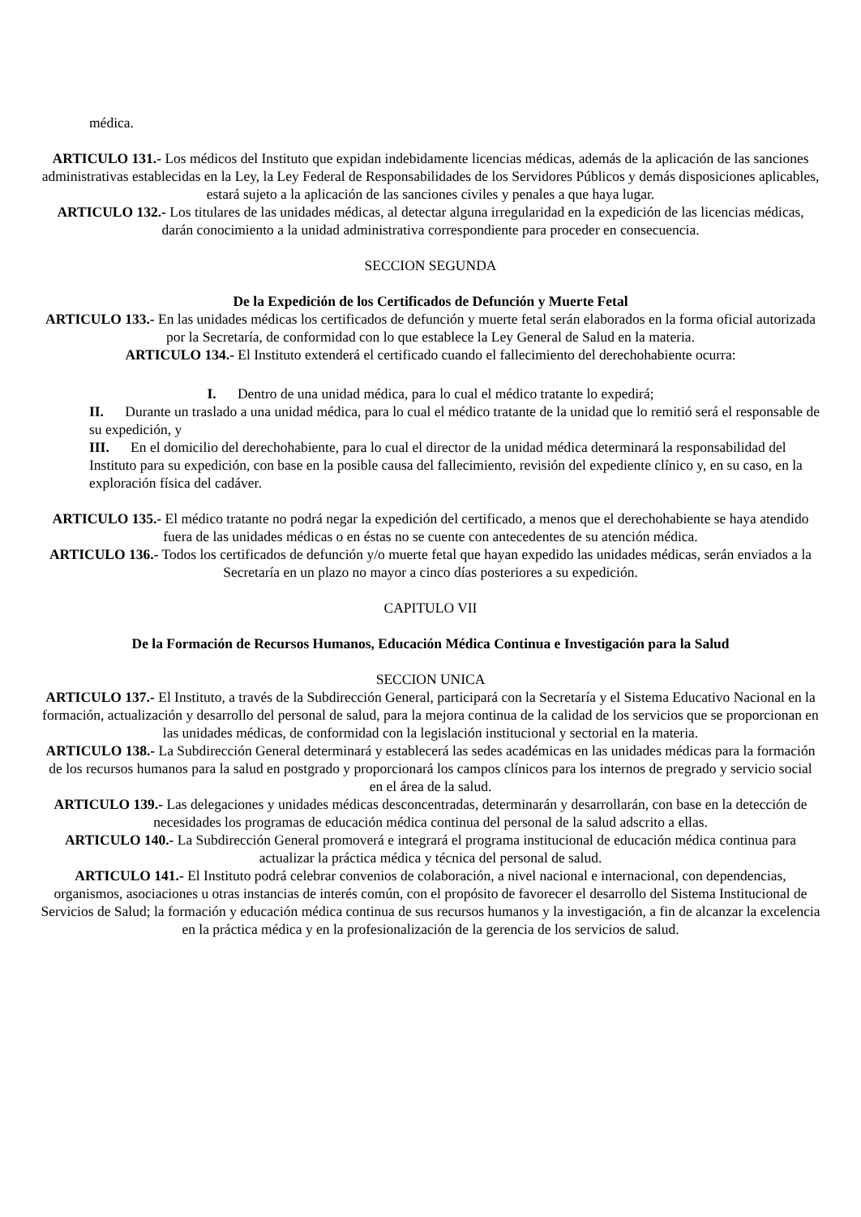médica.
ARTICULO 131.- Los médicos del Instituto que expidan indebidamente licencias médicas, además de la aplicación de las sanciones administrativas establecidas en la Ley, la Ley Federal de Responsabilidades de los Servidores Públicos y demás disposiciones aplicables, estará sujeto a la aplicación de las sanciones civiles y penales a que haya lugar.
ARTICULO 132.- Los titulares de las unidades médicas, al detectar alguna irregularidad en la expedición de las licencias médicas, darán conocimiento a la unidad administrativa correspondiente para proceder en consecuencia.
SECCION SEGUNDA
De la Expedición de los Certificados de Defunción y Muerte Fetal
ARTICULO 133.- En las unidades médicas los certificados de defunción y muerte fetal serán elaborados en la forma oficial autorizada por la Secretaría, de conformidad con lo que establece la Ley General de Salud en la materia.
ARTICULO 134.- El Instituto extenderá el certificado cuando el fallecimiento del derechohabiente ocurra:
I. Dentro de una unidad médica, para lo cual el médico tratante lo expedirá;
II. Durante un traslado a una unidad médica, para lo cual el médico tratante de la unidad que lo remitió será el responsable de su expedición, y
III. En el domicilio del derechohabiente, para lo cual el director de la unidad médica determinará la responsabilidad del Instituto para su expedición, con base en la posible causa del fallecimiento, revisión del expediente clínico y, en su caso, en la exploración física del cadáver.
ARTICULO 135.- El médico tratante no podrá negar la expedición del certificado, a menos que el derechohabiente se haya atendido fuera de las unidades médicas o en éstas no se cuente con antecedentes de su atención médica.
ARTICULO 136.- Todos los certificados de defunción y/o muerte fetal que hayan expedido las unidades médicas, serán enviados a la Secretaría en un plazo no mayor a cinco días posteriores a su expedición.
CAPITULO VII
De la Formación de Recursos Humanos, Educación Médica Continua e Investigación para la Salud
SECCION UNICA
ARTICULO 137.- El Instituto, a través de la Subdirección General, participará con la Secretaría y el Sistema Educativo Nacional en la formación, actualización y desarrollo del personal de salud, para la mejora continua de la calidad de los servicios que se proporcionan en las unidades médicas, de conformidad con la legislación institucional y sectorial en la materia.
ARTICULO 138.- La Subdirección General determinará y establecerá las sedes académicas en las unidades médicas para la formación de los recursos humanos para la salud en postgrado y proporcionará los campos clínicos para los internos de pregrado y servicio social en el área de la salud.
ARTICULO 139.- Las delegaciones y unidades médicas desconcentradas, determinarán y desarrollarán, con base en la detección de necesidades los programas de educación médica continua del personal de la salud adscrito a ellas.
ARTICULO 140.- La Subdirección General promoverá e integrará el programa institucional de educación médica continua para actualizar la práctica médica y técnica del personal de salud.
ARTICULO 141.- El Instituto podrá celebrar convenios de colaboración, a nivel nacional e internacional, con dependencias, organismos, asociaciones u otras instancias de interés común, con el propósito de favorecer el desarrollo del Sistema Institucional de Servicios de Salud; la formación y educación médica continua de sus recursos humanos y la investigación, a fin de alcanzar la excelencia en la práctica médica y en la profesionalización de la gerencia de los servicios de salud.